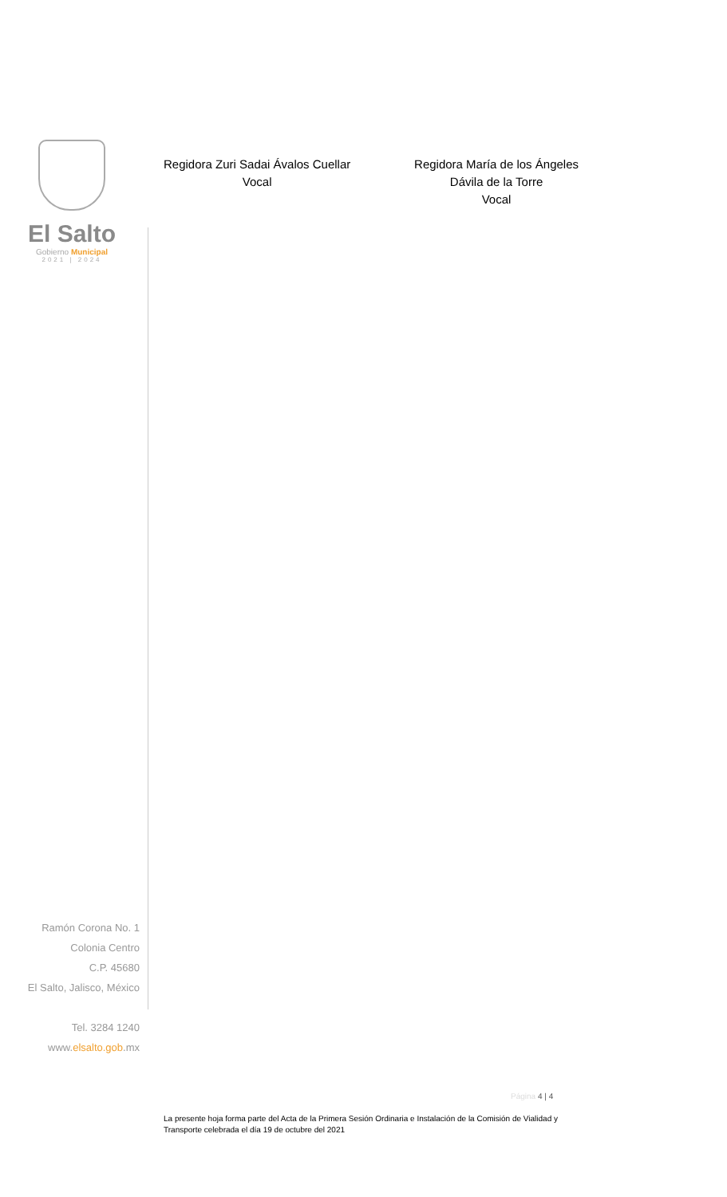El Salto
Gobierno Municipal
2021 | 2024
Ramón Corona No. 1
Colonia Centro
C.P. 45680
El Salto, Jalisco, México
Tel. 3284 1240
www.elsalto.gob.mx
Regidora Zuri Sadai Ávalos Cuellar
Vocal
Regidora María de los Ángeles
Dávila de la Torre
Vocal
Página 4 | 4
La presente hoja forma parte del Acta de la Primera Sesión Ordinaria e Instalación de la Comisión de Vialidad y Transporte celebrada el día 19 de octubre del 2021